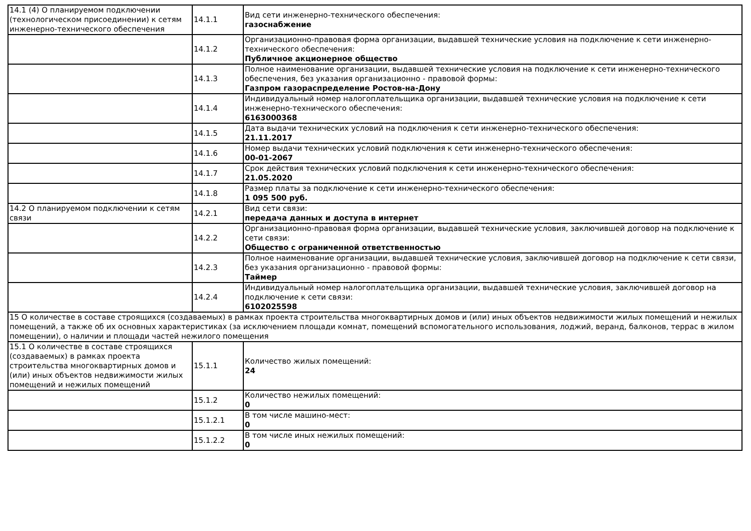| 14.1 (4) О планируемом подключении (технологическом присоединении) к сетям инженерно-технического обеспечения | 14.1.1 | Вид сети инженерно-технического обеспечения: газоснабжение |
| | 14.1.2 | Организационно-правовая форма организации, выдавшей технические условия на подключение к сети инженерно-технического обеспечения: Публичное акционерное общество |
| | 14.1.3 | Полное наименование организации, выдавшей технические условия на подключение к сети инженерно-технического обеспечения, без указания организационно - правовой формы: Газпром газораспределение Ростов-на-Дону |
| | 14.1.4 | Индивидуальный номер налогоплательщика организации, выдавшей технические условия на подключение к сети инженерно-технического обеспечения: 6163000368 |
| | 14.1.5 | Дата выдачи технических условий на подключения к сети инженерно-технического обеспечения: 21.11.2017 |
| | 14.1.6 | Номер выдачи технических условий подключения к сети инженерно-технического обеспечения: 00-01-2067 |
| | 14.1.7 | Срок действия технических условий подключения к сети инженерно-технического обеспечения: 21.05.2020 |
| | 14.1.8 | Размер платы за подключение к сети инженерно-технического обеспечения: 1 095 500 руб. |
| 14.2 О планируемом подключении к сетям связи | 14.2.1 | Вид сети связи: передача данных и доступа в интернет |
| | 14.2.2 | Организационно-правовая форма организации, выдавшей технические условия, заключившей договор на подключение к сети связи: Общество с ограниченной ответственностью |
| | 14.2.3 | Полное наименование организации, выдавшей технические условия, заключившей договор на подключение к сети связи, без указания организационно - правовой формы: Таймер |
| | 14.2.4 | Индивидуальный номер налогоплательщика организации, выдавшей технические условия, заключившей договор на подключение к сети связи: 6102025598 |
| 15 О количестве в составе строящихся (создаваемых) в рамках проекта строительства многоквартирных домов и (или) иных объектов недвижимости жилых помещений и нежилых помещений, а также об их основных характеристиках (за исключением площади комнат, помещений вспомогательного использования, лоджий, веранд, балконов, террас в жилом помещении), о наличии и площади частей нежилого помещения | | |
| 15.1 О количестве в составе строящихся (создаваемых) в рамках проекта строительства многоквартирных домов и (или) иных объектов недвижимости жилых помещений и нежилых помещений | 15.1.1 | Количество жилых помещений: 24 |
| | 15.1.2 | Количество нежилых помещений: 0 |
| | 15.1.2.1 | В том числе машино-мест: 0 |
| | 15.1.2.2 | В том числе иных нежилых помещений: 0 |